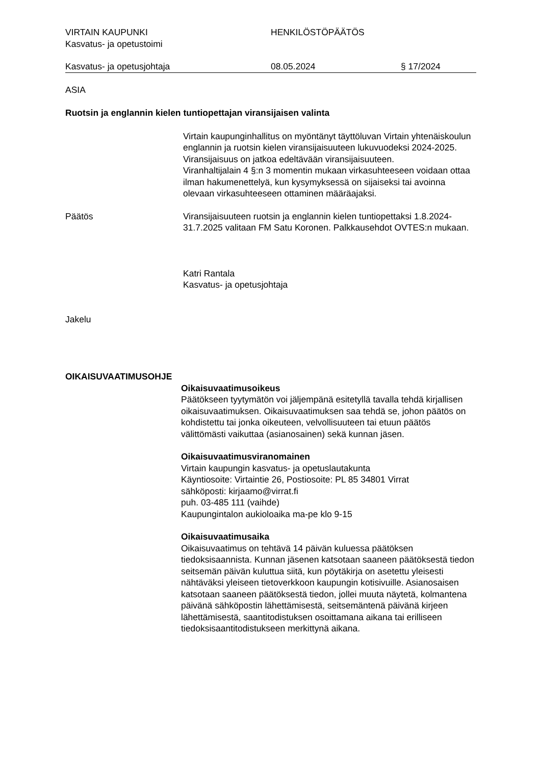VIRTAIN KAUPUNKI
Kasvatus- ja opetustoimi
HENKILÖSTÖPÄÄTÖS
Kasvatus- ja opetusjohtaja 08.05.2024 § 17/2024
ASIA
Ruotsin ja englannin kielen tuntiopettajan viransijaisen valinta
Virtain kaupunginhallitus on myöntänyt täyttöluvan Virtain yhtenäiskoulun englannin ja ruotsin kielen viransijaisuuteen lukuvuodeksi 2024-2025. Viransijaisuus on jatkoa edeltävään viransijaisuuteen.
Viranhaltijalain 4 §:n 3 momentin mukaan virkasuhteeseen voidaan ottaa ilman hakumenettelyä, kun kysymyksessä on sijaiseksi tai avoinna olevaan virkasuhteeseen ottaminen määräajaksi.
Päätös Viransijaisuuteen ruotsin ja englannin kielen tuntiopettaksi 1.8.2024-31.7.2025 valitaan FM Satu Koronen. Palkkausehdot OVTES:n mukaan.
Katri Rantala
Kasvatus- ja opetusjohtaja
Jakelu
OIKAISUVAATIMUSOHJE
Oikaisuvaatimusoikeus
Päätökseen tyytymätön voi jäljempänä esitetyllä tavalla tehdä kirjallisen oikaisuvaatimuksen. Oikaisuvaatimuksen saa tehdä se, johon päätös on kohdistettu tai jonka oikeuteen, velvollisuuteen tai etuun päätös välittömästi vaikuttaa (asianosainen) sekä kunnan jäsen.
Oikaisuvaatimusviranomainen
Virtain kaupungin kasvatus- ja opetuslautakunta
Käyntiosoite: Virtaintie 26, Postiosoite: PL 85 34801 Virrat
sähköposti: kirjaamo@virrat.fi
puh. 03-485 111 (vaihde)
Kaupungintalon aukioloaika ma-pe klo 9-15
Oikaisuvaatimusaika
Oikaisuvaatimus on tehtävä 14 päivän kuluessa päätöksen tiedoksisaannista. Kunnan jäsenen katsotaan saaneen päätöksestä tiedon seitsemän päivän kuluttua siitä, kun pöytäkirja on asetettu yleisesti nähtäväksi yleiseen tietoverkkoon kaupungin kotisivuille. Asianosaisen katsotaan saaneen päätöksestä tiedon, jollei muuta näytetä, kolmantena päivänä sähköpostin lähettämisestä, seitsemäntenä päivänä kirjeen lähettämisestä, saantitodistuksen osoittamana aikana tai erilliseen tiedoksisaantitodistukseen merkittynä aikana.